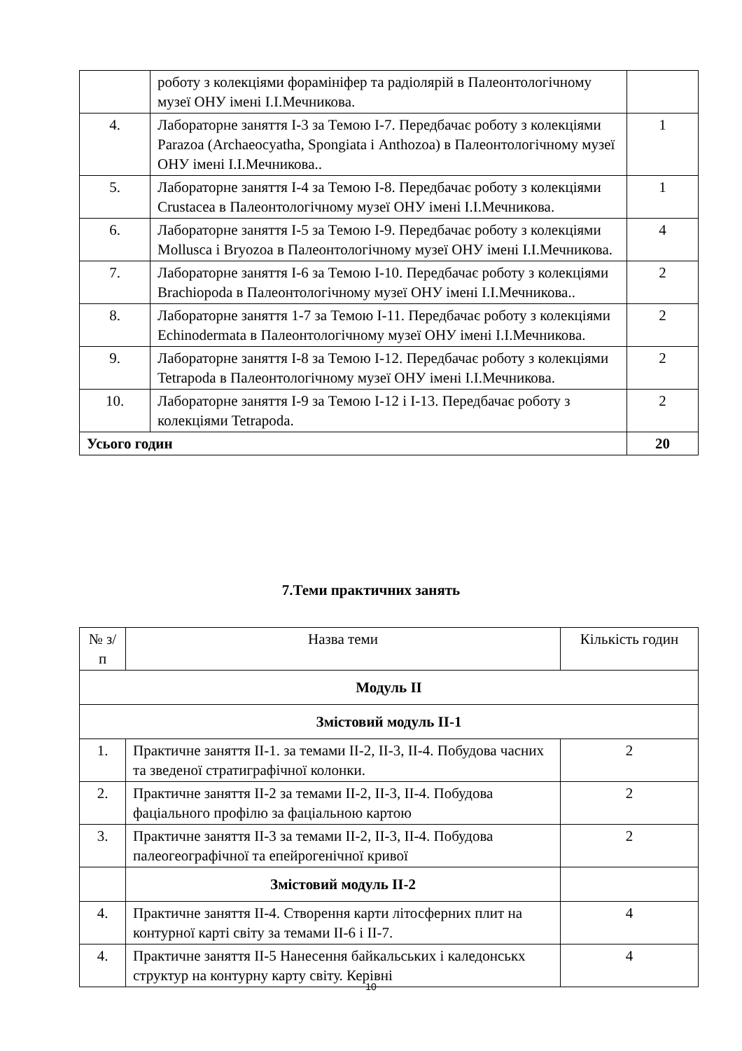| | роботу з колекціями форамініфер та радіолярій в Палеонтологічному музеї ОНУ імені І.І.Мечникова. | |
| 4. | Лабораторне заняття І-3 за Темою І-7. Передбачає роботу з колекціями Parazoa (Archaeocyatha, Spongiata і Anthozoa) в Палеонтологічному музеї ОНУ імені І.І.Мечникова.. | 1 |
| 5. | Лабораторне заняття І-4 за Темою І-8. Передбачає роботу з колекціями Crustacea в Палеонтологічному музеї ОНУ імені І.І.Мечникова. | 1 |
| 6. | Лабораторне заняття І-5 за Темою І-9. Передбачає роботу з колекціями Mollusca і Bryozoa в Палеонтологічному музеї ОНУ імені І.І.Мечникова. | 4 |
| 7. | Лабораторне заняття І-6 за Темою І-10. Передбачає роботу з колекціями Brachiopoda в Палеонтологічному музеї ОНУ імені І.І.Мечникова.. | 2 |
| 8. | Лабораторне заняття 1-7 за Темою І-11. Передбачає роботу з колекціями Echinodermata в Палеонтологічному музеї ОНУ імені І.І.Мечникова. | 2 |
| 9. | Лабораторне заняття І-8 за Темою І-12. Передбачає роботу з колекціями Tetrapoda в Палеонтологічному музеї ОНУ імені І.І.Мечникова. | 2 |
| 10. | Лабораторне заняття І-9 за Темою І-12 і І-13. Передбачає роботу з колекціями Tetrapoda. | 2 |
| Усього годин | | 20 |
7.Теми практичних занять
| № з/п | Назва теми | Кількість годин |
| Модуль ІІ | | |
| Змістовий модуль ІІ-1 | | |
| 1. | Практичне заняття ІІ-1. за темами ІІ-2, ІІ-3, ІІ-4. Побудова часних та зведеної стратиграфічної колонки. | 2 |
| 2. | Практичне заняття ІІ-2 за темами ІІ-2, ІІ-3, ІІ-4. Побудова фаціального профілю за фаціальною картою | 2 |
| 3. | Практичне заняття ІІ-3 за темами ІІ-2, ІІ-3, ІІ-4. Побудова палеогеографічної та епейрогенічної кривої | 2 |
| | Змістовий модуль ІІ-2 | |
| 4. | Практичне заняття ІІ-4. Створення карти літосферних плит на контурної карті світу за темами ІІ-6 і ІІ-7. | 4 |
| 4. | Практичне заняття ІІ-5 Нанесення байкальських і каледонськх структур на контурну карту світу. Керівні | 4 |
10